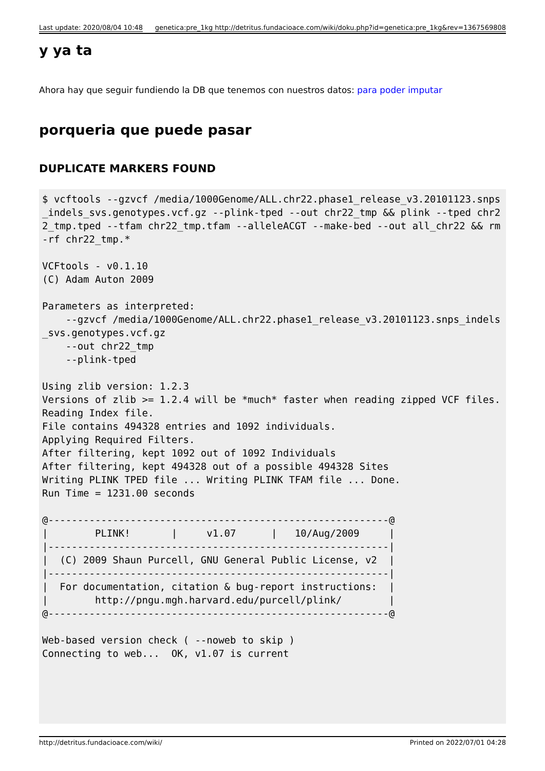Last update: 2020/08/04 10:48 genetica:pre_1kg http://detritus.fundacioace.com/wiki/doku.php?id=genetica:pre_1kg&rev=1367569808
y ya ta
Ahora hay que seguir fundiendo la DB que tenemos con nuestros datos: para poder imputar
porqueria que puede pasar
DUPLICATE MARKERS FOUND
$ vcftools --gzvcf /media/1000Genome/ALL.chr22.phase1_release_v3.20101123.snps_indels_svs.genotypes.vcf.gz --plink-tped --out chr22_tmp && plink --tped chr22_tmp.tped --tfam chr22_tmp.tfam --alleleACGT --make-bed --out all_chr22 && rm -rf chr22_tmp.*

VCFtools - v0.1.10
(C) Adam Auton 2009

Parameters as interpreted:
    --gzvcf /media/1000Genome/ALL.chr22.phase1_release_v3.20101123.snps_indels_svs.genotypes.vcf.gz
    --out chr22_tmp
    --plink-tped

Using zlib version: 1.2.3
Versions of zlib >= 1.2.4 will be *much* faster when reading zipped VCF files.
Reading Index file.
File contains 494328 entries and 1092 individuals.
Applying Required Filters.
After filtering, kept 1092 out of 1092 Individuals
After filtering, kept 494328 out of a possible 494328 Sites
Writing PLINK TPED file ... Writing PLINK TFAM file ... Done.
Run Time = 1231.00 seconds

@----------------------------------------------------------@
|        PLINK!       |     v1.07      |   10/Aug/2009     |
|----------------------------------------------------------|
|  (C) 2009 Shaun Purcell, GNU General Public License, v2  |
|----------------------------------------------------------|
|  For documentation, citation & bug-report instructions:  |
|        http://pngu.mgh.harvard.edu/purcell/plink/        |
@----------------------------------------------------------@

Web-based version check ( --noweb to skip )
Connecting to web...  OK, v1.07 is current
http://detritus.fundacioace.com/wiki/ Printed on 2022/07/01 04:28